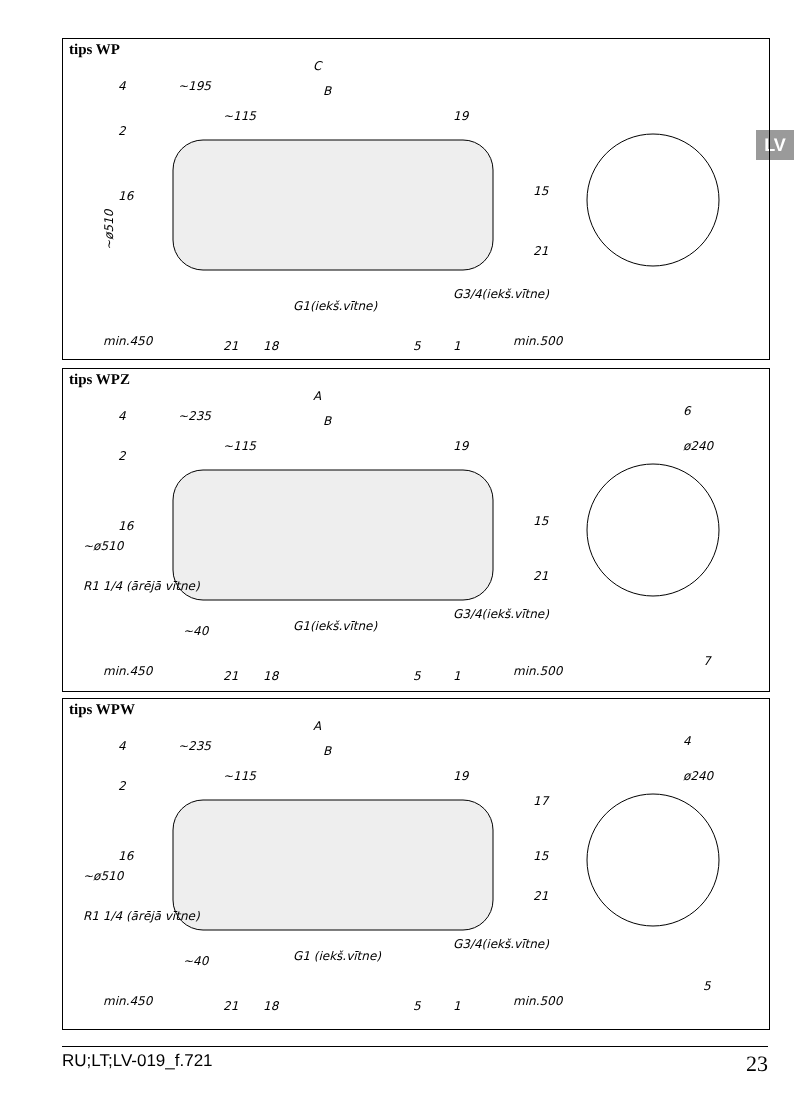LV
tips WP
C
~195
B
~115
~ø510
G1(iekš.vītne)
G3/4(iekš.vītne)
min.450
min.500
4
2
16
19
15
21
21
18
5
1
tips WPZ
A
~235
B
~115
~ø510
R1 1/4 (ārējā vītne)
~40
G1(iekš.vītne)
G3/4(iekš.vītne)
ø240
min.450
min.500
4
2
16
19
15
21
6
7
21
18
5
1
tips WPW
A
~235
B
~115
~ø510
R1 1/4 (ārējā vītne)
~40
G1 (iekš.vītne)
G3/4(iekš.vītne)
ø240
min.450
min.500
4
2
16
19
17
15
21
4
5
21
18
5
1
RU;LT;LV-019_f.721 23